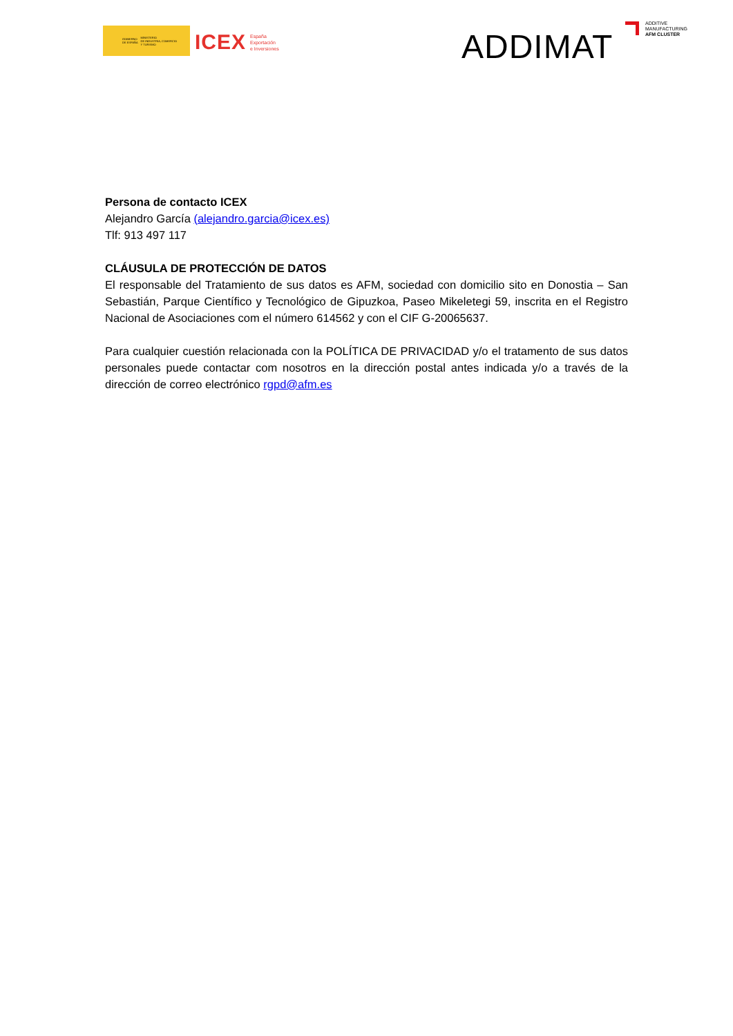GOBIERNO
DE ESPAÑA MINISTERIO
DE INDUSTRIA, COMERCIO
Y TURISMO
ICEX España
Exportación
e Inversiones
ADDIMAT
ADDITIVE
MANUFACTURING
AFM CLUSTER
Persona de contacto ICEX
Alejandro García (alejandro.garcia@icex.es)
Tlf: 913 497 117
CLÁUSULA DE PROTECCIÓN DE DATOS
El responsable del Tratamiento de sus datos es AFM, sociedad con domicilio sito en Donostia – San Sebastián, Parque Científico y Tecnológico de Gipuzkoa, Paseo Mikeletegi 59, inscrita en el Registro Nacional de Asociaciones com el número 614562 y con el CIF G-20065637.
Para cualquier cuestión relacionada con la POLÍTICA DE PRIVACIDAD y/o el tratamento de sus datos personales puede contactar com nosotros en la dirección postal antes indicada y/o a través de la dirección de correo electrónico rgpd@afm.es